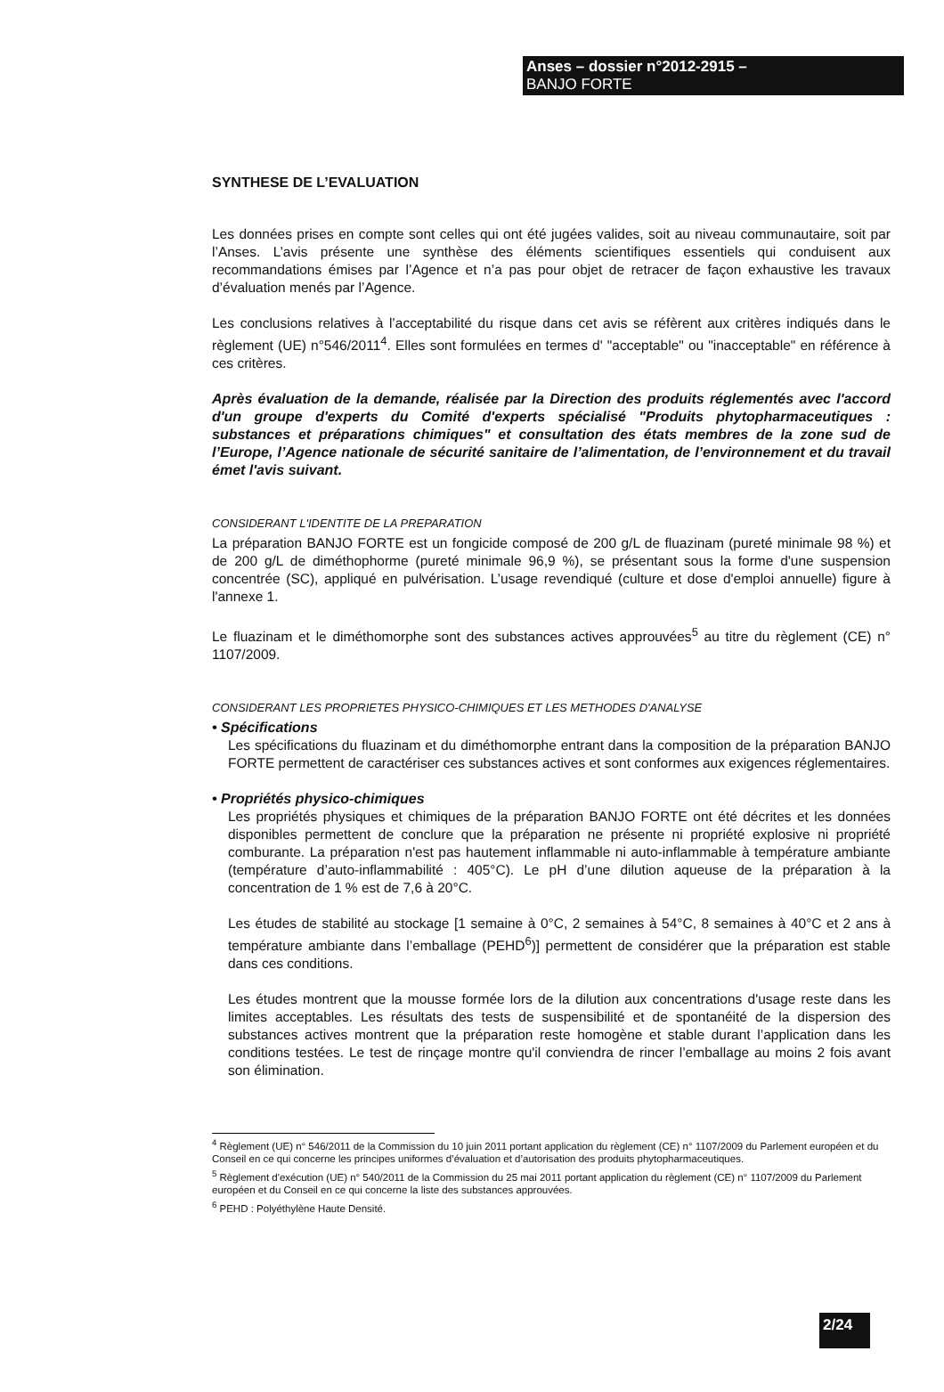Anses – dossier n°2012-2915 –
BANJO FORTE
SYNTHESE DE L’EVALUATION
Les données prises en compte sont celles qui ont été jugées valides, soit au niveau communautaire, soit par l’Anses. L’avis présente une synthèse des éléments scientifiques essentiels qui conduisent aux recommandations émises par l’Agence et n’a pas pour objet de retracer de façon exhaustive les travaux d’évaluation menés par l’Agence.
Les conclusions relatives à l’acceptabilité du risque dans cet avis se réfèrent aux critères indiqués dans le règlement (UE) n°546/2011<sup>4</sup>. Elles sont formulées en termes d' "acceptable" ou "inacceptable" en référence à ces critères.
Après évaluation de la demande, réalisée par la Direction des produits réglementés avec l'accord d'un groupe d'experts du Comité d'experts spécialisé "Produits phytopharmaceutiques : substances et préparations chimiques" et consultation des états membres de la zone sud de l’Europe, l’Agence nationale de sécurité sanitaire de l’alimentation, de l’environnement et du travail émet l'avis suivant.
CONSIDERANT L'IDENTITE DE LA PREPARATION
La préparation BANJO FORTE est un fongicide composé de 200 g/L de fluazinam (pureté minimale 98 %) et de 200 g/L de diméthophorme (pureté minimale 96,9 %), se présentant sous la forme d'une suspension concentrée (SC), appliqué en pulvérisation. L’usage revendiqué (culture et dose d'emploi annuelle) figure à l'annexe 1.
Le fluazinam et le diméthomorphe sont des substances actives approuvées<sup>5</sup> au titre du règlement (CE) n° 1107/2009.
CONSIDERANT LES PROPRIETES PHYSICO-CHIMIQUES ET LES METHODES D'ANALYSE
• Spécifications
Les spécifications du fluazinam et du diméthomorphe entrant dans la composition de la préparation BANJO FORTE permettent de caractériser ces substances actives et sont conformes aux exigences réglementaires.
• Propriétés physico-chimiques
Les propriétés physiques et chimiques de la préparation BANJO FORTE ont été décrites et les données disponibles permettent de conclure que la préparation ne présente ni propriété explosive ni propriété comburante. La préparation n'est pas hautement inflammable ni auto-inflammable à température ambiante (température d’auto-inflammabilité : 405°C). Le pH d’une dilution aqueuse de la préparation à la concentration de 1 % est de 7,6 à 20°C.
Les études de stabilité au stockage [1 semaine à 0°C, 2 semaines à 54°C, 8 semaines à 40°C et 2 ans à température ambiante dans l’emballage (PEHD<sup>6</sup>)] permettent de considérer que la préparation est stable dans ces conditions.
Les études montrent que la mousse formée lors de la dilution aux concentrations d'usage reste dans les limites acceptables. Les résultats des tests de suspensibilité et de spontanéité de la dispersion des substances actives montrent que la préparation reste homogène et stable durant l’application dans les conditions testées. Le test de rinçage montre qu'il conviendra de rincer l’emballage au moins 2 fois avant son élimination.
<sup>4</sup> Règlement (UE) n° 546/2011 de la Commission du 10 juin 2011 portant application du règlement (CE) n° 1107/2009 du Parlement européen et du Conseil en ce qui concerne les principes uniformes d’évaluation et d’autorisation des produits phytopharmaceutiques.
<sup>5</sup> Règlement d'exécution (UE) n° 540/2011 de la Commission du 25 mai 2011 portant application du règlement (CE) n° 1107/2009 du Parlement européen et du Conseil en ce qui concerne la liste des substances approuvées.
<sup>6</sup> PEHD : Polyéthylène Haute Densité.
2/24